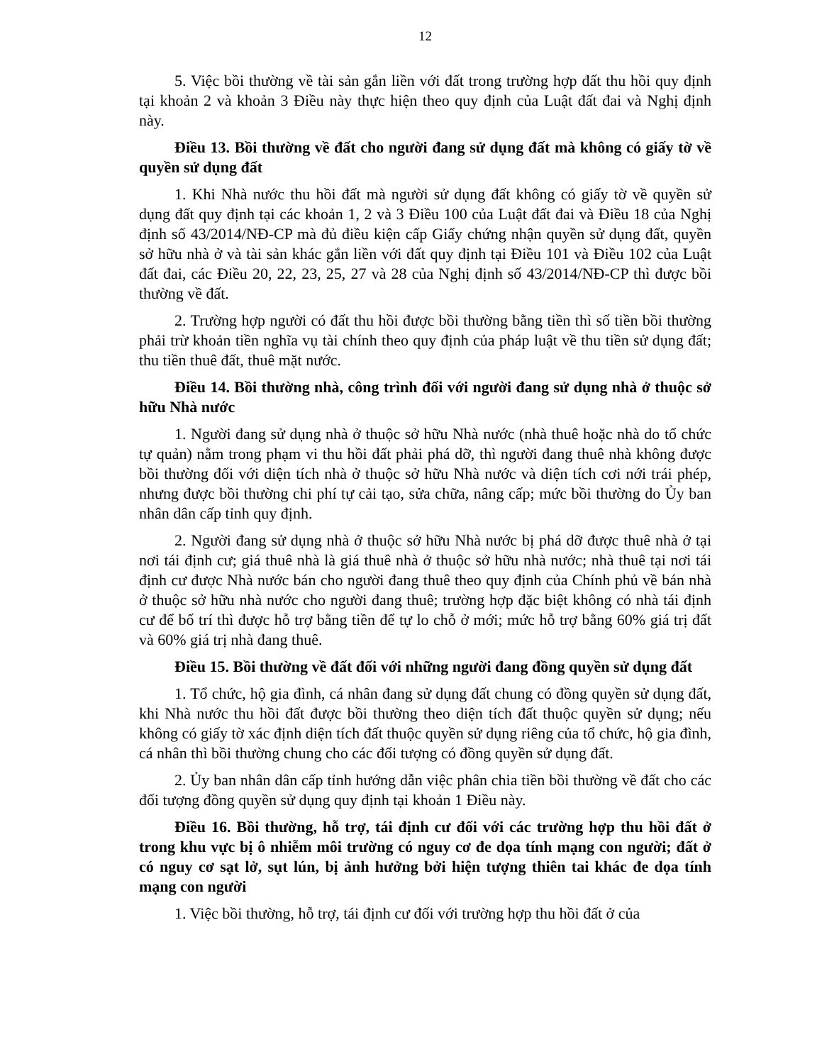12
5. Việc bồi thường về tài sản gắn liền với đất trong trường hợp đất thu hồi quy định tại khoản 2 và khoản 3 Điều này thực hiện theo quy định của Luật đất đai và Nghị định này.
Điều 13. Bồi thường về đất cho người đang sử dụng đất mà không có giấy tờ về quyền sử dụng đất
1. Khi Nhà nước thu hồi đất mà người sử dụng đất không có giấy tờ về quyền sử dụng đất quy định tại các khoản 1, 2 và 3 Điều 100 của Luật đất đai và Điều 18 của Nghị định số 43/2014/NĐ-CP mà đủ điều kiện cấp Giấy chứng nhận quyền sử dụng đất, quyền sở hữu nhà ở và tài sản khác gắn liền với đất quy định tại Điều 101 và Điều 102 của Luật đất đai, các Điều 20, 22, 23, 25, 27 và 28 của Nghị định số 43/2014/NĐ-CP thì được bồi thường về đất.
2. Trường hợp người có đất thu hồi được bồi thường bằng tiền thì số tiền bồi thường phải trừ khoản tiền nghĩa vụ tài chính theo quy định của pháp luật về thu tiền sử dụng đất; thu tiền thuê đất, thuê mặt nước.
Điều 14. Bồi thường nhà, công trình đối với người đang sử dụng nhà ở thuộc sở hữu Nhà nước
1. Người đang sử dụng nhà ở thuộc sở hữu Nhà nước (nhà thuê hoặc nhà do tổ chức tự quản) nằm trong phạm vi thu hồi đất phải phá dỡ, thì người đang thuê nhà không được bồi thường đối với diện tích nhà ở thuộc sở hữu Nhà nước và diện tích cơi nới trái phép, nhưng được bồi thường chi phí tự cải tạo, sửa chữa, nâng cấp; mức bồi thường do Ủy ban nhân dân cấp tỉnh quy định.
2. Người đang sử dụng nhà ở thuộc sở hữu Nhà nước bị phá dỡ được thuê nhà ở tại nơi tái định cư; giá thuê nhà là giá thuê nhà ở thuộc sở hữu nhà nước; nhà thuê tại nơi tái định cư được Nhà nước bán cho người đang thuê theo quy định của Chính phủ về bán nhà ở thuộc sở hữu nhà nước cho người đang thuê; trường hợp đặc biệt không có nhà tái định cư để bố trí thì được hỗ trợ bằng tiền để tự lo chỗ ở mới; mức hỗ trợ bằng 60% giá trị đất và 60% giá trị nhà đang thuê.
Điều 15. Bồi thường về đất đối với những người đang đồng quyền sử dụng đất
1. Tổ chức, hộ gia đình, cá nhân đang sử dụng đất chung có đồng quyền sử dụng đất, khi Nhà nước thu hồi đất được bồi thường theo diện tích đất thuộc quyền sử dụng; nếu không có giấy tờ xác định diện tích đất thuộc quyền sử dụng riêng của tổ chức, hộ gia đình, cá nhân thì bồi thường chung cho các đối tượng có đồng quyền sử dụng đất.
2. Ủy ban nhân dân cấp tỉnh hướng dẫn việc phân chia tiền bồi thường về đất cho các đối tượng đồng quyền sử dụng quy định tại khoản 1 Điều này.
Điều 16. Bồi thường, hỗ trợ, tái định cư đối với các trường hợp thu hồi đất ở trong khu vực bị ô nhiễm môi trường có nguy cơ đe dọa tính mạng con người; đất ở có nguy cơ sạt lở, sụt lún, bị ảnh hưởng bởi hiện tượng thiên tai khác đe dọa tính mạng con người
1. Việc bồi thường, hỗ trợ, tái định cư đối với trường hợp thu hồi đất ở của